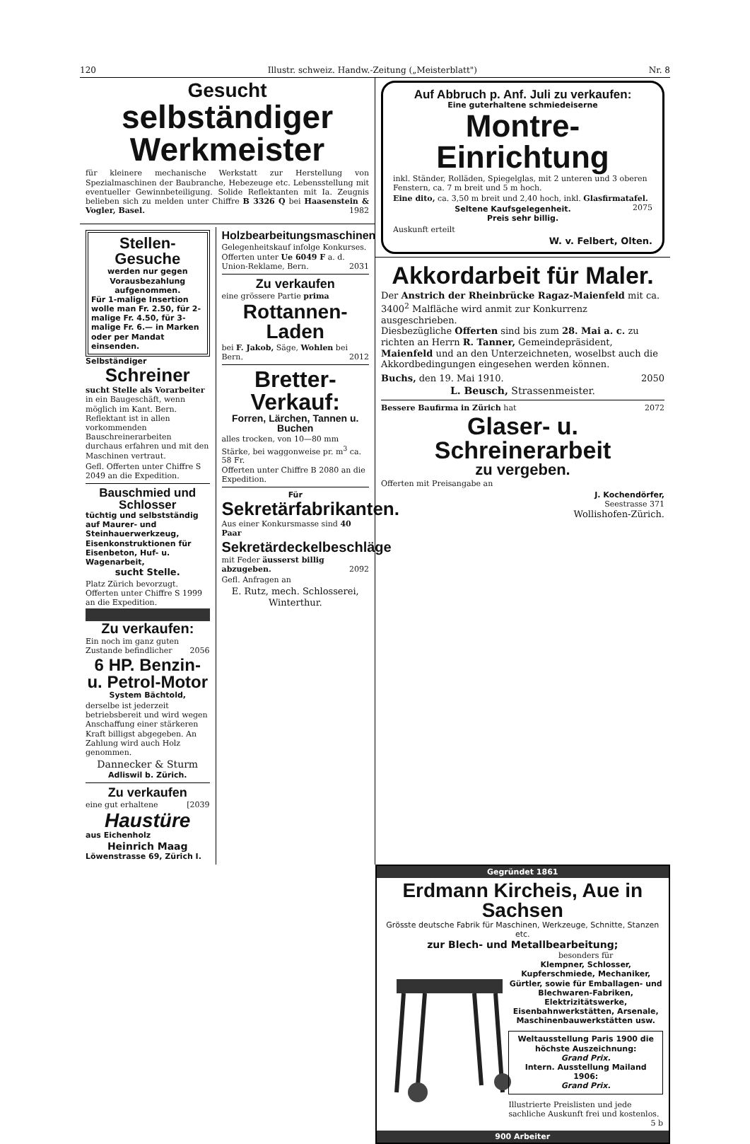120 Illustr. schweiz. Handw.-Zeitung („Meisterblatt") Nr. 8
Gesucht
selbständiger Werkmeister
für kleinere mechanische Werkstatt zur Herstellung von Spezialmaschinen der Baubranche, Hebezeuge etc. Lebensstellung mit eventueller Gewinnbeteiligung. Solide Reflektanten mit Ia. Zeugnis belieben sich zu melden unter Chiffre B 3326 Q bei Haasenstein & Vogler, Basel. 1982
Stellen-Gesuche
werden nur gegen Vorausbezahlung aufgenommen.
Für 1-malige Insertion wolle man Fr. 2.50, für 2-malige Fr. 4.50, für 3-malige Fr. 6.— in Marken oder per Mandat einsenden.
Selbständiger
Schreiner
sucht Stelle als Vorarbeiter in ein Baugeschäft, wenn möglich im Kant. Bern. Reflektant ist in allen vorkommenden Bauschreinerarbeiten durchaus erfahren und mit den Maschinen vertraut.
Gefl. Offerten unter Chiffre S 2049 an die Expedition.
Bauschmied und Schlosser
tüchtig und selbstständig auf Maurer- und Steinhauerwerkzeug, Eisenkonstruktionen für Eisenbeton, Huf- u. Wagenarbeit,
sucht Stelle.
Platz Zürich bevorzugt.
Offerten unter Chiffre S 1999 an die Expedition.
Zu verkaufen:
Ein noch im ganz guten Zustande befindlicher 2056
6 HP. Benzin- u. Petrol-Motor
System Bächtold,
derselbe ist jederzeit betriebsbereit und wird wegen Anschaffung einer stärkeren Kraft billigst abgegeben. An Zahlung wird auch Holz genommen.
Dannecker & Sturm
Adliswil b. Zürich.
Zu verkaufen
eine gut erhaltene [2039
Haustüre
aus Eichenholz
Heinrich Maag
Löwenstrasse 69, Zürich I.
Holzbearbeitungsmaschinen
Gelegenheitskauf infolge Konkurses. Offerten unter Ue 6049 F a. d. Union-Reklame, Bern. 2031
Zu verkaufen
eine grössere Partie prima
Rottannen-Laden
bei F. Jakob, Säge, Wohlen bei Bern. 2012
Bretter-Verkauf:
Forren, Lärchen, Tannen u. Buchen
alles trocken, von 10—80 mm Stärke, bei waggonweise pr. m<sup>3</sup> ca. 58 Fr.
Offerten unter Chiffre B 2080 an die Expedition.
Für
Sekretärfabrikanten.
Aus einer Konkursmasse sind 40 Paar
Sekretärdeckelbeschläge
mit Feder äusserst billig abzugeben. 2092
Gefl. Anfragen an
E. Rutz, mech. Schlosserei, Winterthur.
Auf Abbruch p. Anf. Juli zu verkaufen:
Eine guterhaltene schmiedeiserne
Montre-Einrichtung
inkl. Ständer, Rolläden, Spiegelglas, mit 2 unteren und 3 oberen Fenstern, ca. 7 m breit und 5 m hoch.
Eine dito, ca. 3,50 m breit und 2,40 hoch, inkl. Glasfirmatafel. 2075
Seltene Kaufsgelegenheit.
Preis sehr billig.
Auskunft erteilt
W. v. Felbert, Olten.
Akkordarbeit für Maler.
Der Anstrich der Rheinbrücke Ragaz-Maienfeld mit ca. 3400<sup>2</sup> Malfläche wird anmit zur Konkurrenz ausgeschrieben.
Diesbezügliche Offerten sind bis zum 28. Mai a. c. zu richten an Herrn R. Tanner, Gemeindepräsident, Maienfeld und an den Unterzeichneten, woselbst auch die Akkordbedingungen eingesehen werden können.
Buchs, den 19. Mai 1910. 2050
L. Beusch, Strassenmeister.
Bessere Baufirma in Zürich hat 2072
Glaser- u. Schreinerarbeit
zu vergeben.
Offerten mit Preisangabe an
J. Kochendörfer,
Seestrasse 371
Wollishofen-Zürich.
Gegründet 1861
Erdmann Kircheis, Aue in Sachsen
Grösste deutsche Fabrik für Maschinen, Werkzeuge, Schnitte, Stanzen etc.
zur Blech- und Metallbearbeitung;
besonders für
Klempner, Schlosser, Kupferschmiede, Mechaniker, Gürtler, sowie für Emballagen- und Blechwaren-Fabriken, Elektrizitätswerke, Eisenbahnwerkstätten, Arsenale, Maschinenbauwerkstätten usw.
Weltausstellung Paris 1900 die höchste Auszeichnung:
Grand Prix.
Intern. Ausstellung Mailand 1906:
Grand Prix.
Illustrierte Preislisten und jede sachliche Auskunft frei und kostenlos. 5 b
900 Arbeiter